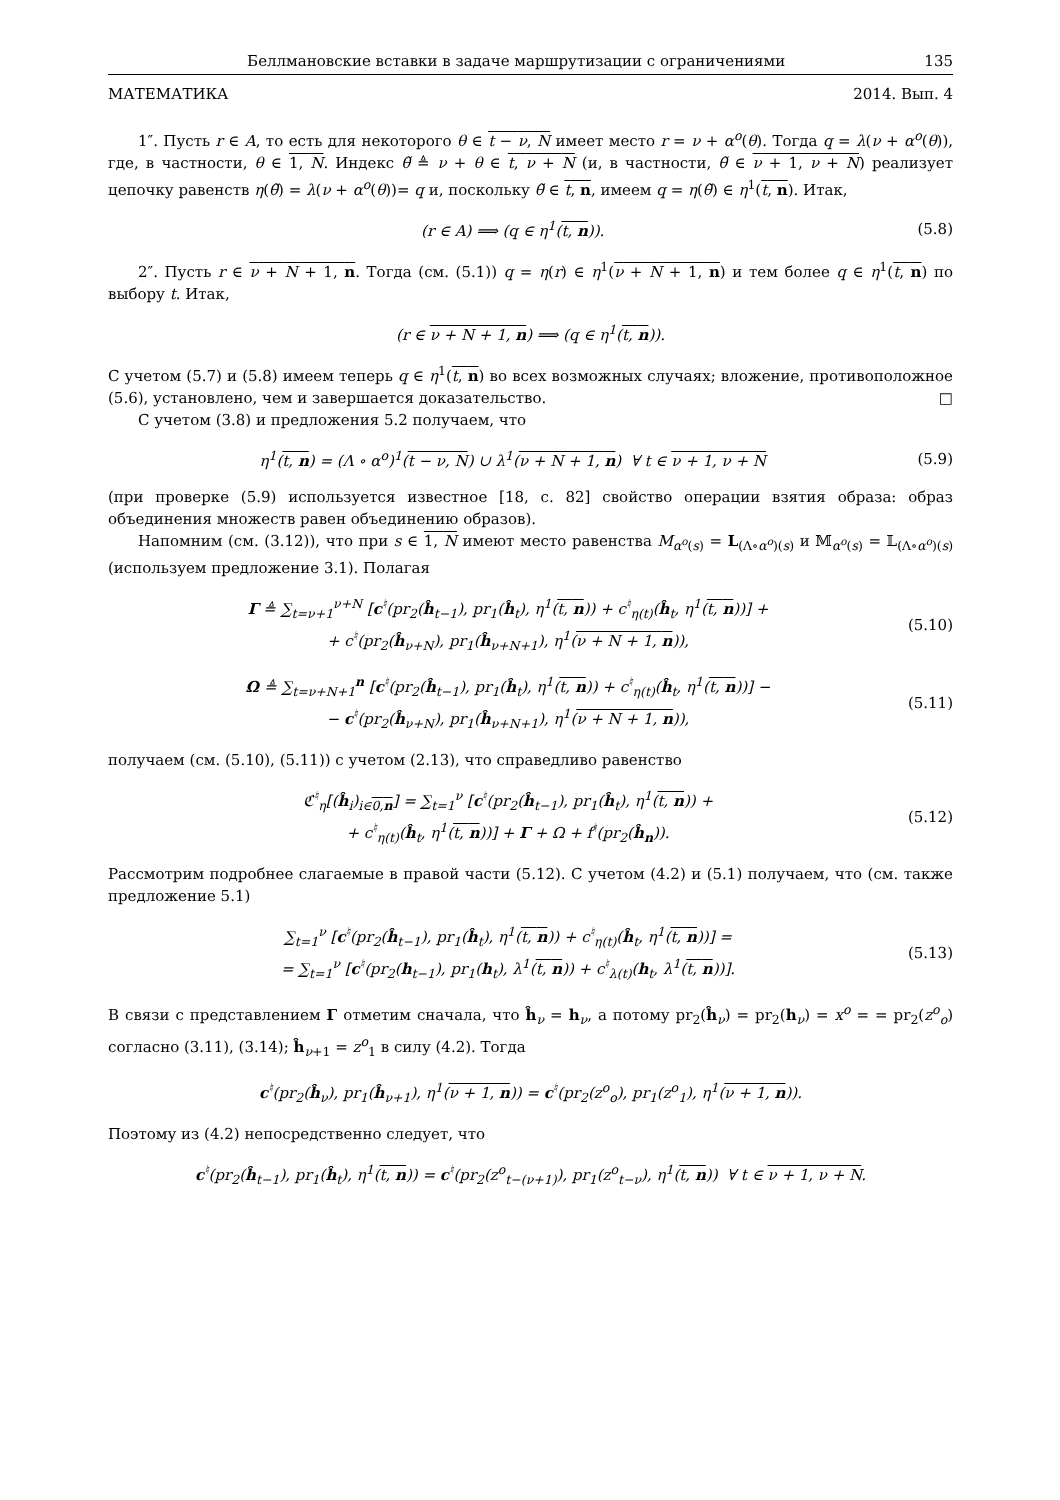Беллмановские вставки в задаче маршрутизации с ограничениями 135
МАТЕМАТИКА 2014. Вып. 4
1″. Пусть r ∈ A, то есть для некоторого θ ∈ t − ν, N имеет место r = ν + α<sup>o</sup>(θ). Тогда q = λ(ν + α<sup>o</sup>(θ)), где, в частности, θ ∈ 1, N. Индекс θ̃ ≜ ν + θ ∈ t, ν + N (и, в частности, θ̃ ∈ ν + 1, ν + N) реализует цепочку равенств η(θ̃) = λ(ν + α<sup>o</sup>(θ))= q и, поскольку θ̃ ∈ t, n, имеем q = η(θ̃) ∈ η<sup>1</sup>(t, n). Итак,
(r ∈ A) ⟹ (q ∈ η<sup>1</sup>(t, n)). (5.8)
2″. Пусть r ∈ ν + N + 1, n. Тогда (см. (5.1)) q = η(r) ∈ η<sup>1</sup>(ν + N + 1, n) и тем более q ∈ η<sup>1</sup>(t, n) по выбору t. Итак,
(r ∈ ν + N + 1, n) ⟹ (q ∈ η<sup>1</sup>(t, n)).
С учетом (5.7) и (5.8) имеем теперь q ∈ η<sup>1</sup>(t, n) во всех возможных случаях; вложение, противоположное (5.6), установлено, чем и завершается доказательство. □
С учетом (3.8) и предложения 5.2 получаем, что
η<sup>1</sup>(t, n) = (Λ ∘ α<sup>o</sup>)<sup>1</sup>(t − ν, N) ∪ λ<sup>1</sup>(ν + N + 1, n) ∀ t ∈ ν + 1, ν + N (5.9)
(при проверке (5.9) используется известное [18, с. 82] свойство операции взятия образа: образ объединения множеств равен объединению образов).
Напомним (см. (3.12)), что при s ∈ 1, N имеют место равенства M<sub>α<sup>o</sup>(s)</sub> = L<sub>(Λ∘α<sup>o</sup>)(s)</sub> и 𝕄<sub>α<sup>o</sup>(s)</sub> = 𝕃<sub>(Λ∘α<sup>o</sup>)(s)</sub> (используем предложение 3.1). Полагая
Γ ≜ ∑<sub>t=ν+1</sub><sup>ν+N</sup> [c<sup>♮</sup>(pr<sub>2</sub>(ĥ<sub>t−1</sub>), pr<sub>1</sub>(ĥ<sub>t</sub>), η<sup>1</sup>(t, n)) + c<sup>♮</sup><sub>η(t)</sub>(ĥ<sub>t</sub>, η<sup>1</sup>(t, n))] +
+ c<sup>♮</sup>(pr<sub>2</sub>(ĥ<sub>ν+N</sub>), pr<sub>1</sub>(ĥ<sub>ν+N+1</sub>), η<sup>1</sup>(ν + N + 1, n)), (5.10)
Ω ≜ ∑<sub>t=ν+N+1</sub><sup>n</sup> [c<sup>♮</sup>(pr<sub>2</sub>(ĥ<sub>t−1</sub>), pr<sub>1</sub>(ĥ<sub>t</sub>), η<sup>1</sup>(t, n)) + c<sup>♮</sup><sub>η(t)</sub>(ĥ<sub>t</sub>, η<sup>1</sup>(t, n))] −
− c<sup>♮</sup>(pr<sub>2</sub>(ĥ<sub>ν+N</sub>), pr<sub>1</sub>(ĥ<sub>ν+N+1</sub>), η<sup>1</sup>(ν + N + 1, n)), (5.11)
получаем (см. (5.10), (5.11)) с учетом (2.13), что справедливо равенство
ℭ<sup>♮</sup><sub>η</sub>[(ĥ<sub>i</sub>)<sub>i∈0,n</sub>] = ∑<sub>t=1</sub><sup>ν</sup> [c<sup>♮</sup>(pr<sub>2</sub>(ĥ<sub>t−1</sub>), pr<sub>1</sub>(ĥ<sub>t</sub>), η<sup>1</sup>(t, n)) +
+ c<sup>♮</sup><sub>η(t)</sub>(ĥ<sub>t</sub>, η<sup>1</sup>(t, n))] + Γ + Ω + f<sup>♮</sup>(pr<sub>2</sub>(ĥ<sub>n</sub>)). (5.12)
Рассмотрим подробнее слагаемые в правой части (5.12). С учетом (4.2) и (5.1) получаем, что (см. также предложение 5.1)
∑<sub>t=1</sub><sup>ν</sup> [c<sup>♮</sup>(pr<sub>2</sub>(ĥ<sub>t−1</sub>), pr<sub>1</sub>(ĥ<sub>t</sub>), η<sup>1</sup>(t, n)) + c<sup>♮</sup><sub>η(t)</sub>(ĥ<sub>t</sub>, η<sup>1</sup>(t, n))] =
= ∑<sub>t=1</sub><sup>ν</sup> [c<sup>♮</sup>(pr<sub>2</sub>(h<sub>t−1</sub>), pr<sub>1</sub>(h<sub>t</sub>), λ<sup>1</sup>(t, n)) + c<sup>♮</sup><sub>λ(t)</sub>(h<sub>t</sub>, λ<sup>1</sup>(t, n))]. (5.13)
В связи с представлением Γ отметим сначала, что ĥ<sub>ν</sub> = h<sub>ν</sub>, а потому pr<sub>2</sub>(ĥ<sub>ν</sub>) = pr<sub>2</sub>(h<sub>ν</sub>) = x<sup>o</sup> = = pr<sub>2</sub>(z<sup>o</sup><sub>o</sub>) согласно (3.11), (3.14); ĥ<sub>ν+1</sub> = z<sup>o</sup><sub>1</sub> в силу (4.2). Тогда
c<sup>♮</sup>(pr<sub>2</sub>(ĥ<sub>ν</sub>), pr<sub>1</sub>(ĥ<sub>ν+1</sub>), η<sup>1</sup>(ν + 1, n)) = c<sup>♮</sup>(pr<sub>2</sub>(z<sup>o</sup><sub>o</sub>), pr<sub>1</sub>(z<sup>o</sup><sub>1</sub>), η<sup>1</sup>(ν + 1, n)).
Поэтому из (4.2) непосредственно следует, что
c<sup>♮</sup>(pr<sub>2</sub>(ĥ<sub>t−1</sub>), pr<sub>1</sub>(ĥ<sub>t</sub>), η<sup>1</sup>(t, n)) = c<sup>♮</sup>(pr<sub>2</sub>(z<sup>o</sup><sub>t−(ν+1)</sub>), pr<sub>1</sub>(z<sup>o</sup><sub>t−ν</sub>), η<sup>1</sup>(t, n)) ∀ t ∈ ν + 1, ν + N.